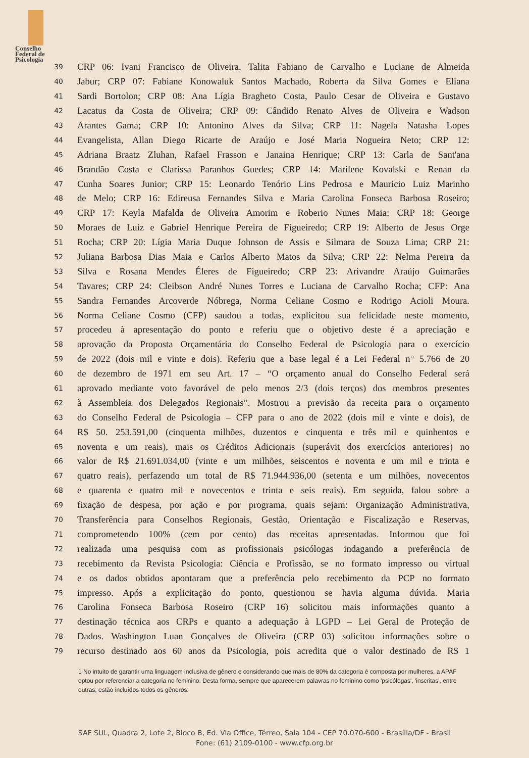Conselho
Federal de
Psicologia
39 CRP 06: Ivani Francisco de Oliveira, Talita Fabiano de Carvalho e Luciane de Almeida
40 Jabur; CRP 07: Fabiane Konowaluk Santos Machado, Roberta da Silva Gomes e Eliana
41 Sardi Bortolon; CRP 08: Ana Lígia Bragheto Costa, Paulo Cesar de Oliveira e Gustavo
42 Lacatus da Costa de Oliveira; CRP 09: Cândido Renato Alves de Oliveira e Wadson
43 Arantes Gama; CRP 10: Antonino Alves da Silva; CRP 11: Nagela Natasha Lopes
44 Evangelista, Allan Diego Ricarte de Araújo e José Maria Nogueira Neto; CRP 12:
45 Adriana Braatz Zluhan, Rafael Frasson e Janaina Henrique; CRP 13: Carla de Sant'ana
46 Brandão Costa e Clarissa Paranhos Guedes; CRP 14: Marilene Kovalski e Renan da
47 Cunha Soares Junior; CRP 15: Leonardo Tenório Lins Pedrosa e Mauricio Luiz Marinho
48 de Melo; CRP 16: Edireusa Fernandes Silva e Maria Carolina Fonseca Barbosa Roseiro;
49 CRP 17: Keyla Mafalda de Oliveira Amorim e Roberio Nunes Maia; CRP 18: George
50 Moraes de Luiz e Gabriel Henrique Pereira de Figueiredo; CRP 19: Alberto de Jesus Orge
51 Rocha; CRP 20: Lígia Maria Duque Johnson de Assis e Silmara de Souza Lima; CRP 21:
52 Juliana Barbosa Dias Maia e Carlos Alberto Matos da Silva; CRP 22: Nelma Pereira da
53 Silva e Rosana Mendes Éleres de Figueiredo; CRP 23: Arivandre Araújo Guimarães
54 Tavares; CRP 24: Cleibson André Nunes Torres e Luciana de Carvalho Rocha; CFP: Ana
55 Sandra Fernandes Arcoverde Nóbrega, Norma Celiane Cosmo e Rodrigo Acioli Moura.
56 Norma Celiane Cosmo (CFP) saudou a todas, explicitou sua felicidade neste momento,
57 procedeu à apresentação do ponto e referiu que o objetivo deste é a apreciação e
58 aprovação da Proposta Orçamentária do Conselho Federal de Psicologia para o exercício
59 de 2022 (dois mil e vinte e dois). Referiu que a base legal é a Lei Federal n° 5.766 de 20
60 de dezembro de 1971 em seu Art. 17 – “O orçamento anual do Conselho Federal será
61 aprovado mediante voto favorável de pelo menos 2/3 (dois terços) dos membros presentes
62 à Assembleia dos Delegados Regionais”. Mostrou a previsão da receita para o orçamento
63 do Conselho Federal de Psicologia – CFP para o ano de 2022 (dois mil e vinte e dois), de
64 R$ 50. 253.591,00 (cinquenta milhões, duzentos e cinquenta e três mil e quinhentos e
65 noventa e um reais), mais os Créditos Adicionais (superávit dos exercícios anteriores) no
66 valor de R$ 21.691.034,00 (vinte e um milhões, seiscentos e noventa e um mil e trinta e
67 quatro reais), perfazendo um total de R$ 71.944.936,00 (setenta e um milhões, novecentos
68 e quarenta e quatro mil e novecentos e trinta e seis reais). Em seguida, falou sobre a
69 fixação de despesa, por ação e por programa, quais sejam: Organização Administrativa,
70 Transferência para Conselhos Regionais, Gestão, Orientação e Fiscalização e Reservas,
71 comprometendo 100% (cem por cento) das receitas apresentadas. Informou que foi
72 realizada uma pesquisa com as profissionais psicólogas indagando a preferência de
73 recebimento da Revista Psicologia: Ciência e Profissão, se no formato impresso ou virtual
74 e os dados obtidos apontaram que a preferência pelo recebimento da PCP no formato
75 impresso. Após a explicitação do ponto, questionou se havia alguma dúvida. Maria
76 Carolina Fonseca Barbosa Roseiro (CRP 16) solicitou mais informações quanto a
77 destinação técnica aos CRPs e quanto a adequação à LGPD – Lei Geral de Proteção de
78 Dados. Washington Luan Gonçalves de Oliveira (CRP 03) solicitou informações sobre o
79 recurso destinado aos 60 anos da Psicologia, pois acredita que o valor destinado de R$ 1
1 No intuito de garantir uma linguagem inclusiva de gênero e considerando que mais de 80% da categoria é composta por mulheres, a APAF optou por referenciar a categoria no feminino. Desta forma, sempre que aparecerem palavras no feminino como 'psicólogas', 'inscritas', entre outras, estão incluídos todos os gêneros.
SAF SUL, Quadra 2, Lote 2, Bloco B, Ed. Via Office, Térreo, Sala 104 - CEP 70.070-600 - Brasília/DF - Brasil
Fone: (61) 2109-0100 - www.cfp.org.br